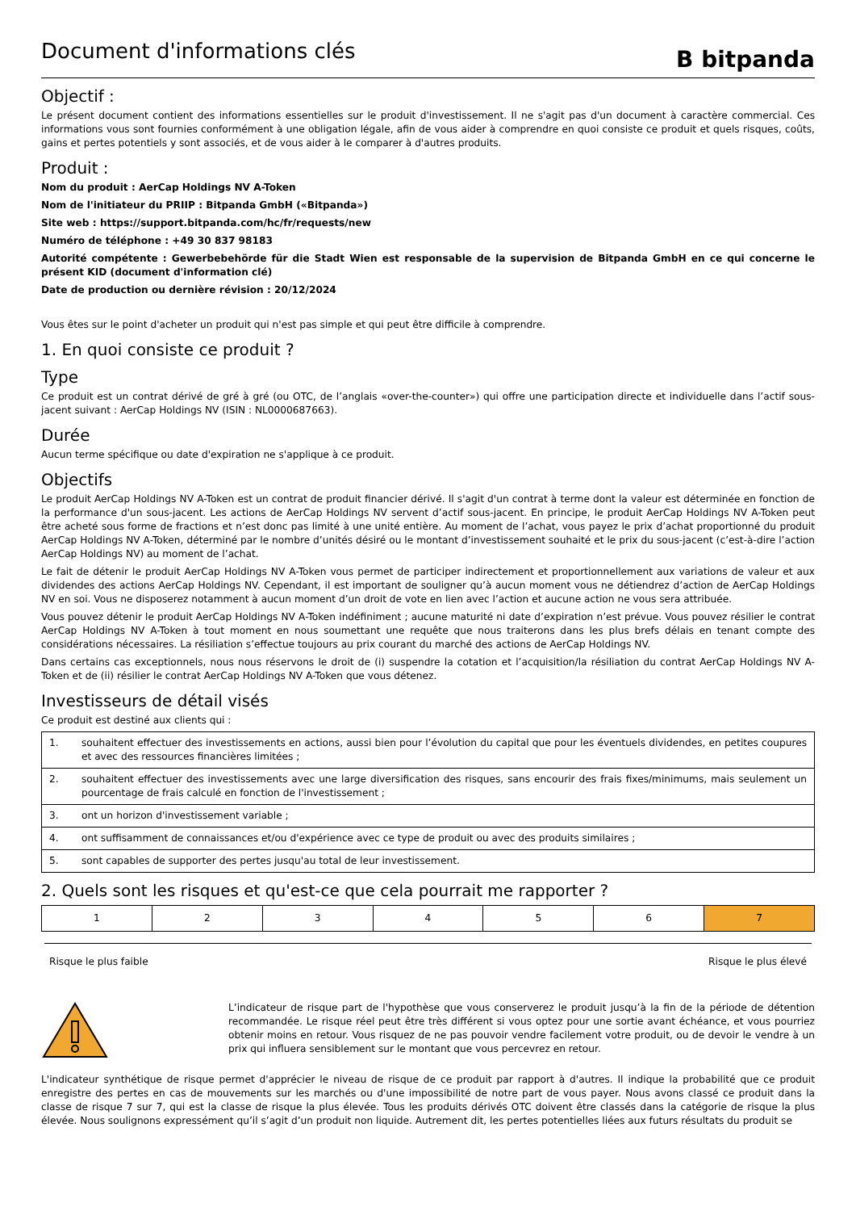Document d'informations clés
B bitpanda
Objectif :
Le présent document contient des informations essentielles sur le produit d'investissement. Il ne s'agit pas d'un document à caractère commercial. Ces informations vous sont fournies conformément à une obligation légale, afin de vous aider à comprendre en quoi consiste ce produit et quels risques, coûts, gains et pertes potentiels y sont associés, et de vous aider à le comparer à d'autres produits.
Produit :
Nom du produit : AerCap Holdings NV A-Token
Nom de l'initiateur du PRIIP : Bitpanda GmbH («Bitpanda»)
Site web : https://support.bitpanda.com/hc/fr/requests/new
Numéro de téléphone : +49 30 837 98183
Autorité compétente : Gewerbebehörde für die Stadt Wien est responsable de la supervision de Bitpanda GmbH en ce qui concerne le présent KID (document d'information clé)
Date de production ou dernière révision : 20/12/2024
Vous êtes sur le point d'acheter un produit qui n'est pas simple et qui peut être difficile à comprendre.
1. En quoi consiste ce produit ?
Type
Ce produit est un contrat dérivé de gré à gré (ou OTC, de l’anglais «over-the-counter») qui offre une participation directe et individuelle dans l’actif sous-jacent suivant : AerCap Holdings NV (ISIN : NL0000687663).
Durée
Aucun terme spécifique ou date d'expiration ne s'applique à ce produit.
Objectifs
Le produit AerCap Holdings NV A-Token est un contrat de produit financier dérivé. Il s'agit d'un contrat à terme dont la valeur est déterminée en fonction de la performance d'un sous-jacent. Les actions de AerCap Holdings NV servent d’actif sous-jacent. En principe, le produit AerCap Holdings NV A-Token peut être acheté sous forme de fractions et n’est donc pas limité à une unité entière. Au moment de l’achat, vous payez le prix d’achat proportionné du produit AerCap Holdings NV A-Token, déterminé par le nombre d’unités désiré ou le montant d’investissement souhaité et le prix du sous-jacent (c’est-à-dire l’action AerCap Holdings NV) au moment de l’achat.
Le fait de détenir le produit AerCap Holdings NV A-Token vous permet de participer indirectement et proportionnellement aux variations de valeur et aux dividendes des actions AerCap Holdings NV. Cependant, il est important de souligner qu’à aucun moment vous ne détiendrez d’action de AerCap Holdings NV en soi. Vous ne disposerez notamment à aucun moment d’un droit de vote en lien avec l’action et aucune action ne vous sera attribuée.
Vous pouvez détenir le produit AerCap Holdings NV A-Token indéfiniment ; aucune maturité ni date d’expiration n’est prévue. Vous pouvez résilier le contrat AerCap Holdings NV A-Token à tout moment en nous soumettant une requête que nous traiterons dans les plus brefs délais en tenant compte des considérations nécessaires. La résiliation s’effectue toujours au prix courant du marché des actions de AerCap Holdings NV.
Dans certains cas exceptionnels, nous nous réservons le droit de (i) suspendre la cotation et l’acquisition/la résiliation du contrat AerCap Holdings NV A-Token et de (ii) résilier le contrat AerCap Holdings NV A-Token que vous détenez.
Investisseurs de détail visés
Ce produit est destiné aux clients qui :
| 1. | souhaitent effectuer des investissements en actions, aussi bien pour l’évolution du capital que pour les éventuels dividendes, en petites coupures et avec des ressources financières limitées ; |
| 2. | souhaitent effectuer des investissements avec une large diversification des risques, sans encourir des frais fixes/minimums, mais seulement un pourcentage de frais calculé en fonction de l'investissement ; |
| 3. | ont un horizon d'investissement variable ; |
| 4. | ont suffisamment de connaissances et/ou d'expérience avec ce type de produit ou avec des produits similaires ; |
| 5. | sont capables de supporter des pertes jusqu'au total de leur investissement. |
2. Quels sont les risques et qu'est-ce que cela pourrait me rapporter ?
| 1 | 2 | 3 | 4 | 5 | 6 | 7 |
Risque le plus faible Risque le plus élevé
L’indicateur de risque part de l'hypothèse que vous conserverez le produit jusqu’à la fin de la période de détention recommandée. Le risque réel peut être très différent si vous optez pour une sortie avant échéance, et vous pourriez obtenir moins en retour. Vous risquez de ne pas pouvoir vendre facilement votre produit, ou de devoir le vendre à un prix qui influera sensiblement sur le montant que vous percevrez en retour.
L'indicateur synthétique de risque permet d'apprécier le niveau de risque de ce produit par rapport à d'autres. Il indique la probabilité que ce produit enregistre des pertes en cas de mouvements sur les marchés ou d'une impossibilité de notre part de vous payer. Nous avons classé ce produit dans la classe de risque 7 sur 7, qui est la classe de risque la plus élevée. Tous les produits dérivés OTC doivent être classés dans la catégorie de risque la plus élevée. Nous soulignons expressément qu’il s’agit d’un produit non liquide. Autrement dit, les pertes potentielles liées aux futurs résultats du produit se